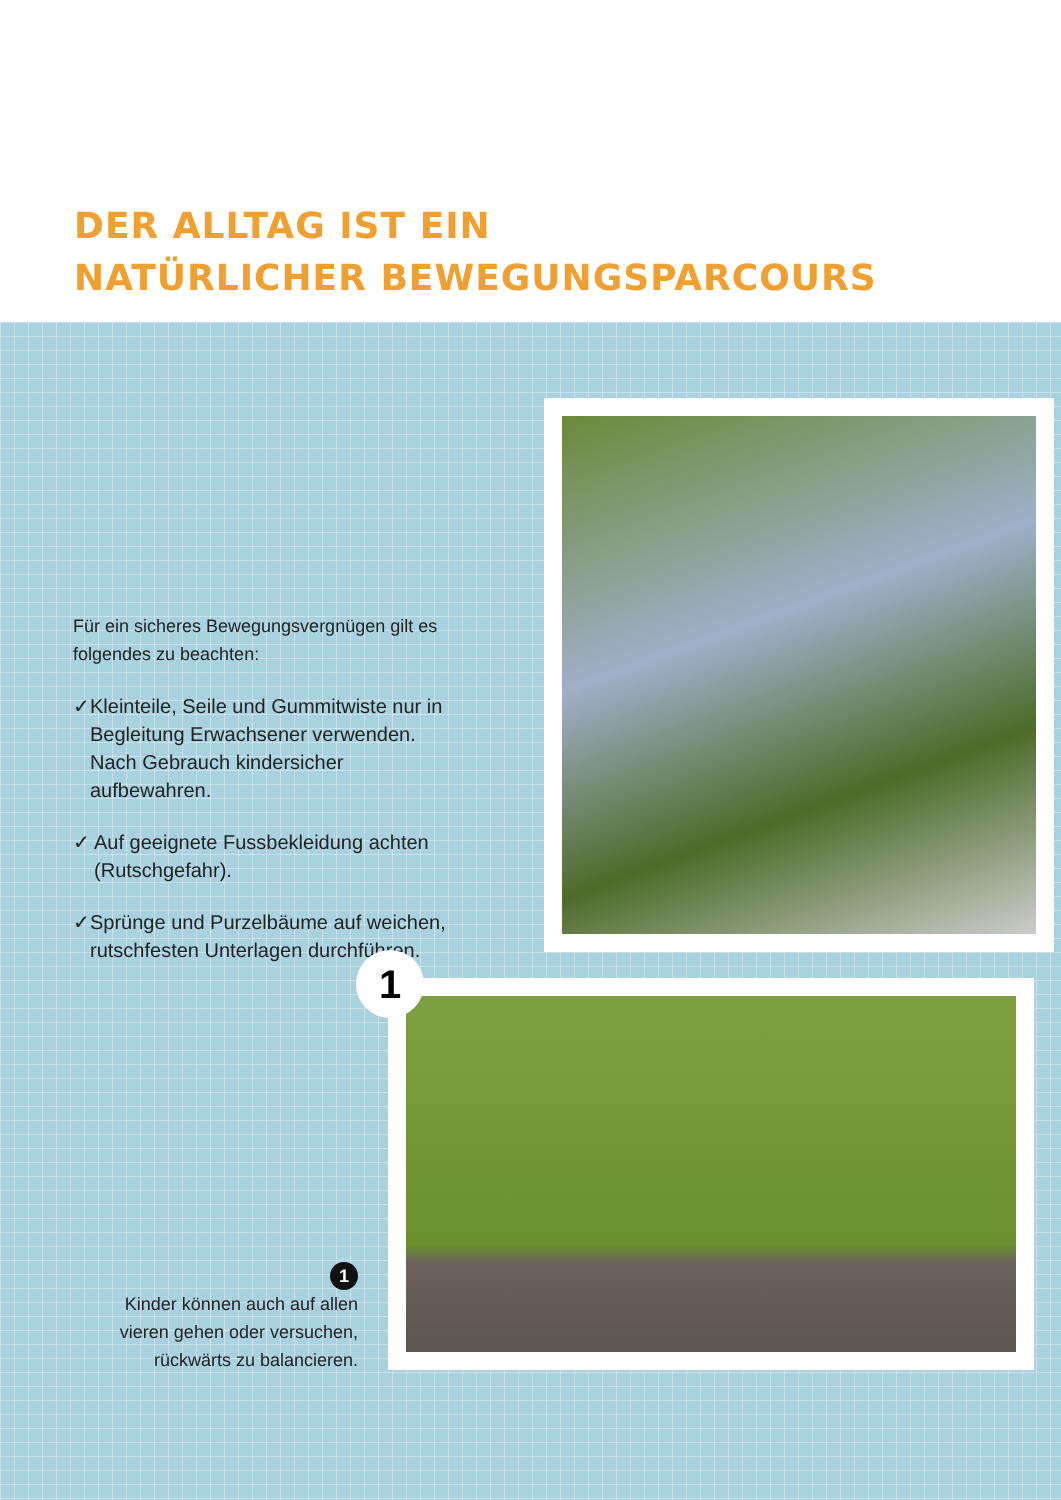DER ALLTAG IST EIN
NATÜRLICHER BEWEGUNGSPARCOURS
Für ein sicheres Bewegungsvergnügen gilt es folgendes zu beachten:
✓ Kleinteile, Seile und Gummitwiste nur in Begleitung Erwachsener verwenden. Nach Gebrauch kindersicher aufbewahren.
✓ Auf geeignete Fussbekleidung achten (Rutschgefahr).
✓ Sprünge und Purzelbäume auf weichen, rutschfesten Unterlagen durchführen.
1
1
Kinder können auch auf allen vieren gehen oder versuchen, rückwärts zu balancieren.